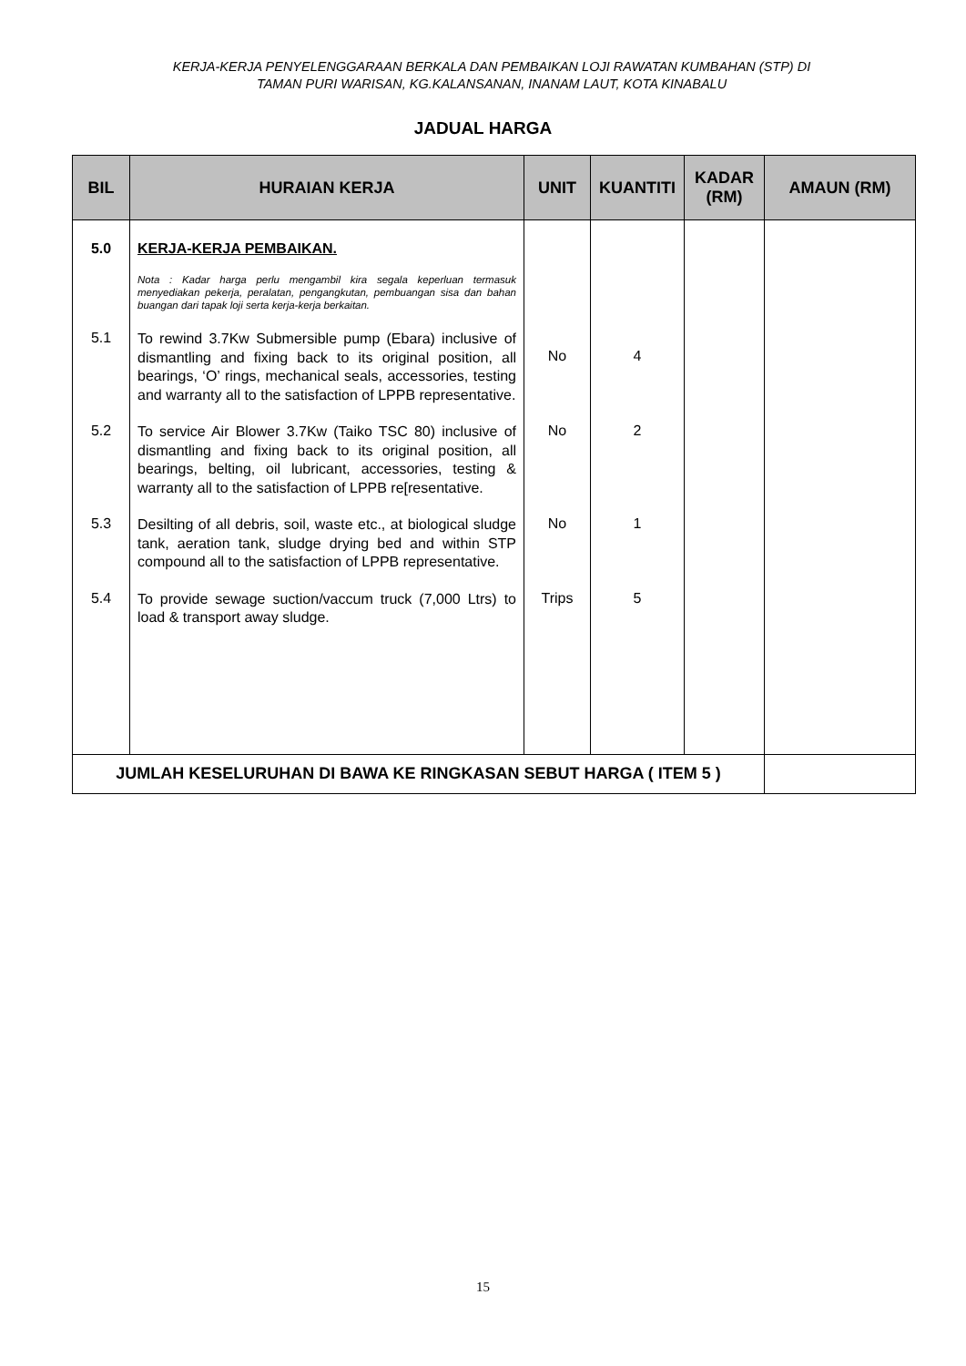KERJA-KERJA PENYELENGGARAAN BERKALA DAN PEMBAIKAN LOJI RAWATAN KUMBAHAN (STP) DI TAMAN PURI WARISAN, KG.KALANSANAN, INANAM LAUT, KOTA KINABALU
JADUAL HARGA
| BIL | HURAIAN KERJA | UNIT | KUANTITI | KADAR (RM) | AMAUN (RM) |
| --- | --- | --- | --- | --- | --- |
| 5.0 | KERJA-KERJA PEMBAIKAN. Nota : Kadar harga perlu mengambil kira segala keperluan termasuk menyediakan pekerja, peralatan, pengangkutan, pembuangan sisa dan bahan buangan dari tapak loji serta kerja-kerja berkaitan. | | | | |
| 5.1 | To rewind 3.7Kw Submersible pump (Ebara) inclusive of dismantling and fixing back to its original position, all bearings, ‘O’ rings, mechanical seals, accessories, testing and warranty all to the satisfaction of LPPB representative. | No | 4 | | |
| 5.2 | To service Air Blower 3.7Kw (Taiko TSC 80) inclusive of dismantling and fixing back to its original position, all bearings, belting, oil lubricant, accessories, testing & warranty all to the satisfaction of LPPB re[resentative. | No | 2 | | |
| 5.3 | Desilting of all debris, soil, waste etc., at biological sludge tank, aeration tank, sludge drying bed and within STP compound all to the satisfaction of LPPB representative. | No | 1 | | |
| 5.4 | To provide sewage suction/vaccum truck (7,000 Ltrs) to load & transport away sludge. | Trips | 5 | | |
| JUMLAH KESELURUHAN DI BAWA KE RINGKASAN SEBUT HARGA ( ITEM 5 ) | | | | | |
15